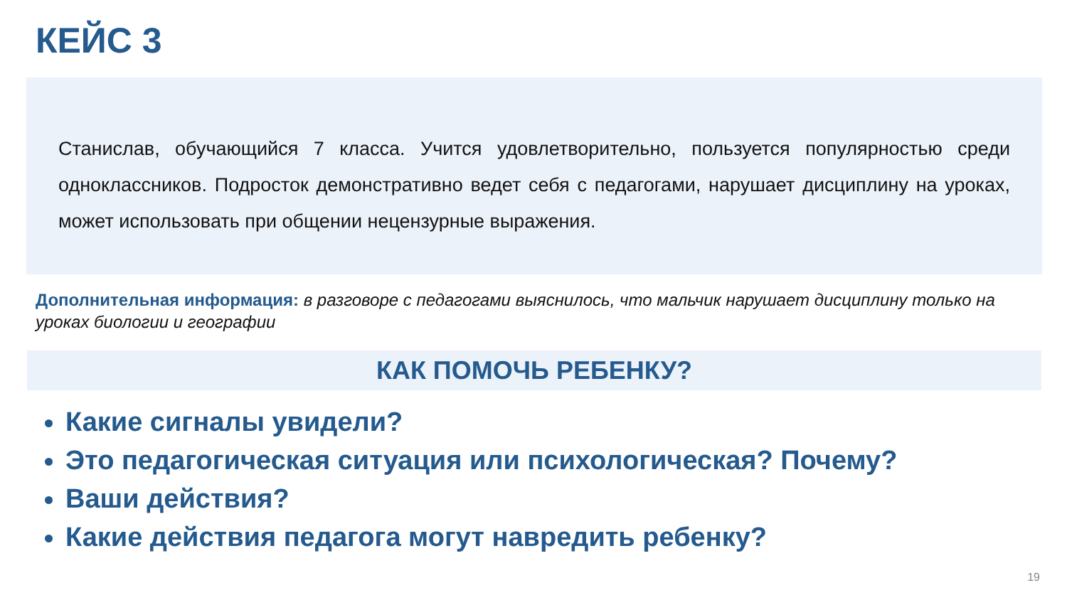КЕЙС 3
Станислав, обучающийся 7 класса. Учится удовлетворительно, пользуется популярностью среди одноклассников. Подросток демонстративно ведет себя с педагогами, нарушает дисциплину на уроках, может использовать при общении нецензурные выражения.
Дополнительная информация: в разговоре с педагогами выяснилось, что мальчик нарушает дисциплину только на уроках биологии и географии
КАК ПОМОЧЬ РЕБЕНКУ?
Какие сигналы увидели?
Это педагогическая ситуация или психологическая? Почему?
Ваши действия?
Какие действия педагога могут навредить ребенку?
19